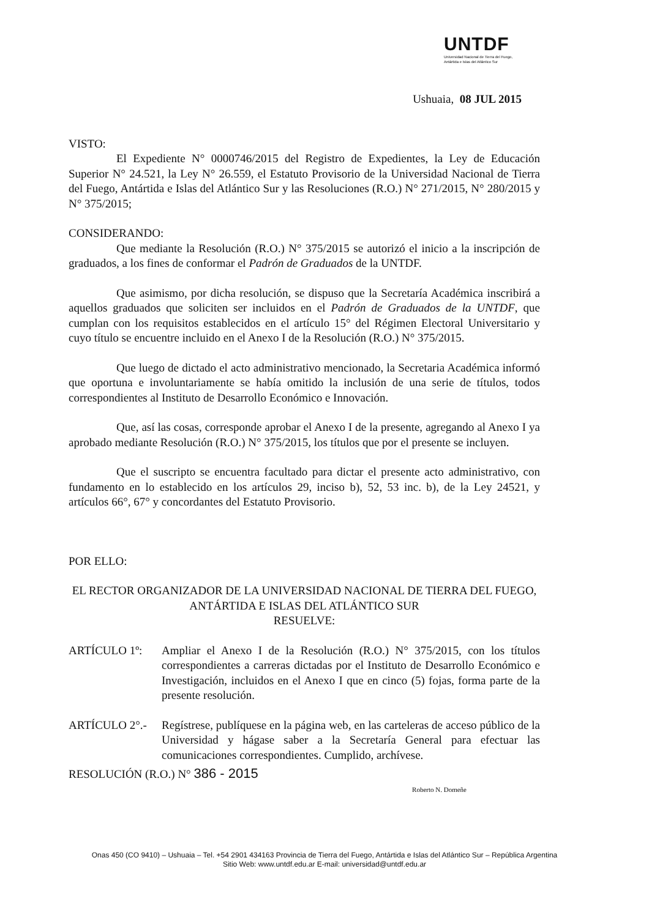UNTDF
Universidad Nacional de Tierra del Fuego,
Antártida e Islas del Atlántico Sur
Ushuaia, 08 JUL 2015
VISTO:
El Expediente N° 0000746/2015 del Registro de Expedientes, la Ley de Educación Superior N° 24.521, la Ley N° 26.559, el Estatuto Provisorio de la Universidad Nacional de Tierra del Fuego, Antártida e Islas del Atlántico Sur y las Resoluciones (R.O.) N° 271/2015, N° 280/2015 y N° 375/2015;
CONSIDERANDO:
Que mediante la Resolución (R.O.) N° 375/2015 se autorizó el inicio a la inscripción de graduados, a los fines de conformar el Padrón de Graduados de la UNTDF.
Que asimismo, por dicha resolución, se dispuso que la Secretaría Académica inscribirá a aquellos graduados que soliciten ser incluidos en el Padrón de Graduados de la UNTDF, que cumplan con los requisitos establecidos en el artículo 15° del Régimen Electoral Universitario y cuyo título se encuentre incluido en el Anexo I de la Resolución (R.O.) N° 375/2015.
Que luego de dictado el acto administrativo mencionado, la Secretaria Académica informó que oportuna e involuntariamente se había omitido la inclusión de una serie de títulos, todos correspondientes al Instituto de Desarrollo Económico e Innovación.
Que, así las cosas, corresponde aprobar el Anexo I de la presente, agregando al Anexo I ya aprobado mediante Resolución (R.O.) N° 375/2015, los títulos que por el presente se incluyen.
Que el suscripto se encuentra facultado para dictar el presente acto administrativo, con fundamento en lo establecido en los artículos 29, inciso b), 52, 53 inc. b), de la Ley 24521, y artículos 66°, 67° y concordantes del Estatuto Provisorio.
POR ELLO:
EL RECTOR ORGANIZADOR DE LA UNIVERSIDAD NACIONAL DE TIERRA DEL FUEGO, ANTÁRTIDA E ISLAS DEL ATLÁNTICO SUR
RESUELVE:
ARTÍCULO 1º: Ampliar el Anexo I de la Resolución (R.O.) N° 375/2015, con los títulos correspondientes a carreras dictadas por el Instituto de Desarrollo Económico e Investigación, incluidos en el Anexo I que en cinco (5) fojas, forma parte de la presente resolución.
ARTÍCULO 2°.- Regístrese, publíquese en la página web, en las carteleras de acceso público de la Universidad y hágase saber a la Secretaría General para efectuar las comunicaciones correspondientes. Cumplido, archívese.
RESOLUCIÓN (R.O.) N° 386 - 2015
Roberto N. Domeñe
Onas 450 (CO 9410) – Ushuaia – Tel. +54 2901 434163 Provincia de Tierra del Fuego, Antártida e Islas del Atlántico Sur – República Argentina
Sitio Web: www.untdf.edu.ar E-mail: universidad@untdf.edu.ar